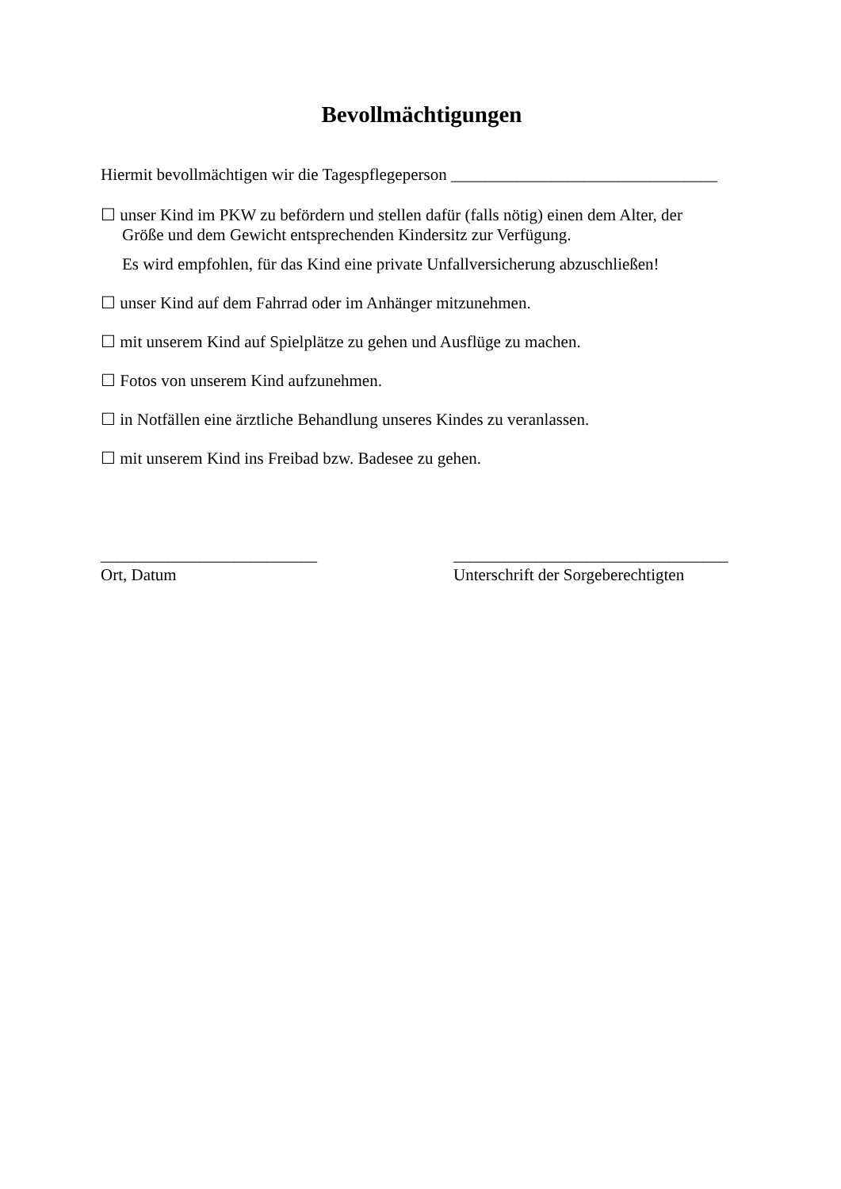Bevollmächtigungen
Hiermit bevollmächtigen wir die Tagespflegeperson ________________________________
☐ unser Kind im PKW zu befördern und stellen dafür (falls nötig) einen dem Alter, der
Größe und dem Gewicht entsprechenden Kindersitz zur Verfügung.
Es wird empfohlen, für das Kind eine private Unfallversicherung abzuschließen!
☐ unser Kind auf dem Fahrrad oder im Anhänger mitzunehmen.
☐ mit unserem Kind auf Spielplätze zu gehen und Ausflüge zu machen.
☐ Fotos von unserem Kind aufzunehmen.
☐ in Notfällen eine ärztliche Behandlung unseres Kindes zu veranlassen.
☐ mit unserem Kind ins Freibad bzw. Badesee zu gehen.
__________________________
Ort, Datum
_________________________________
Unterschrift der Sorgeberechtigten